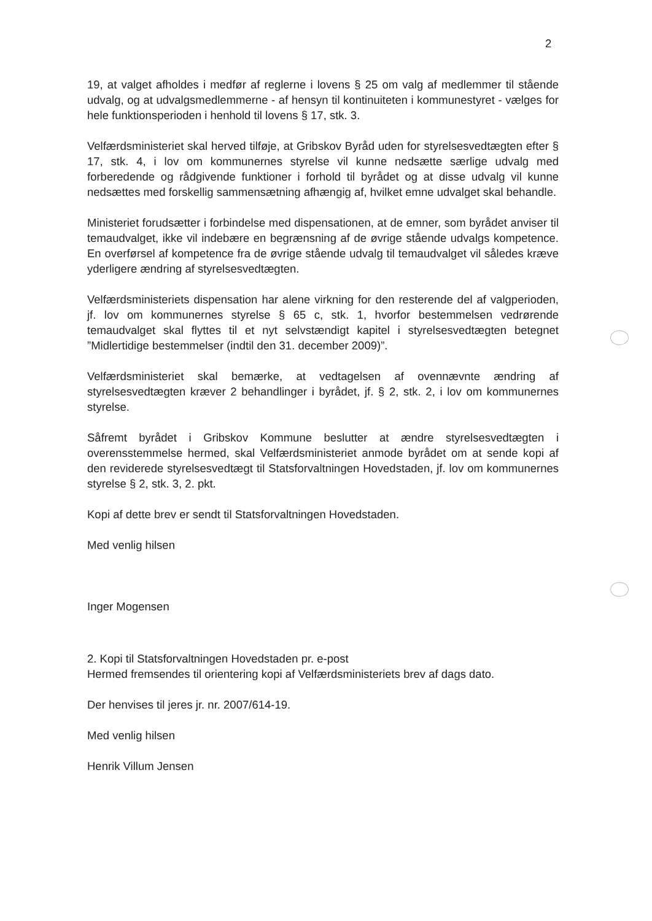2
19, at valget afholdes i medfør af reglerne i lovens § 25 om valg af medlemmer til stående udvalg, og at udvalgsmedlemmerne - af hensyn til kontinuiteten i kommunestyret - vælges for hele funktionsperioden i henhold til lovens § 17, stk. 3.
Velfærdsministeriet skal herved tilføje, at Gribskov Byråd uden for styrelsesvedtægten efter § 17, stk. 4, i lov om kommunernes styrelse vil kunne nedsætte særlige udvalg med forberedende og rådgivende funktioner i forhold til byrådet og at disse udvalg vil kunne nedsættes med forskellig sammensætning afhængig af, hvilket emne udvalget skal behandle.
Ministeriet forudsætter i forbindelse med dispensationen, at de emner, som byrådet anviser til temaudvalget, ikke vil indebære en begrænsning af de øvrige stående udvalgs kompetence. En overførsel af kompetence fra de øvrige stående udvalg til temaudvalget vil således kræve yderligere ændring af styrelsesvedtægten.
Velfærdsministeriets dispensation har alene virkning for den resterende del af valgperioden, jf. lov om kommunernes styrelse § 65 c, stk. 1, hvorfor bestemmelsen vedrørende temaudvalget skal flyttes til et nyt selvstændigt kapitel i styrelsesvedtægten betegnet ”Midlertidige bestemmelser (indtil den 31. december 2009)”.
Velfærdsministeriet skal bemærke, at vedtagelsen af ovennævnte ændring af styrelsesvedtægten kræver 2 behandlinger i byrådet, jf. § 2, stk. 2, i lov om kommunernes styrelse.
Såfremt byrådet i Gribskov Kommune beslutter at ændre styrelsesvedtægten i overensstemmelse hermed, skal Velfærdsministeriet anmode byrådet om at sende kopi af den reviderede styrelsesvedtægt til Statsforvaltningen Hovedstaden, jf. lov om kommunernes styrelse § 2, stk. 3, 2. pkt.
Kopi af dette brev er sendt til Statsforvaltningen Hovedstaden.
Med venlig hilsen
Inger Mogensen
2. Kopi til Statsforvaltningen Hovedstaden pr. e-post
Hermed fremsendes til orientering kopi af Velfærdsministeriets brev af dags dato.
Der henvises til jeres jr. nr. 2007/614-19.
Med venlig hilsen
Henrik Villum Jensen